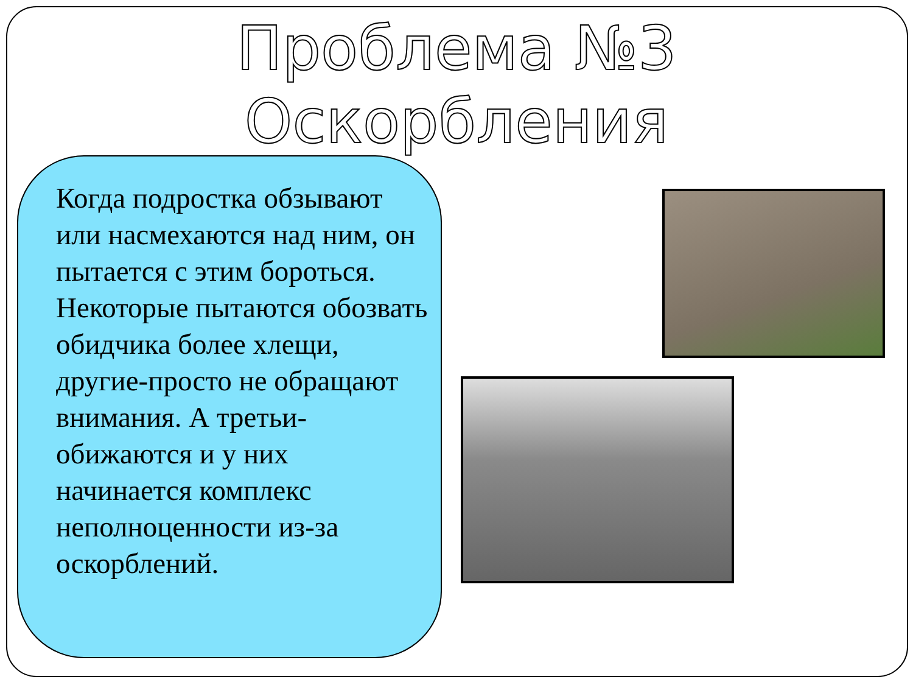Проблема №3
Оскорбления
Когда подростка обзывают или насмехаются над ним, он пытается с этим бороться. Некоторые пытаются обозвать обидчика более хлещи, другие-просто не обращают внимания. А третьи-обижаются и у них начинается комплекс неполноценности из-за оскорблений.